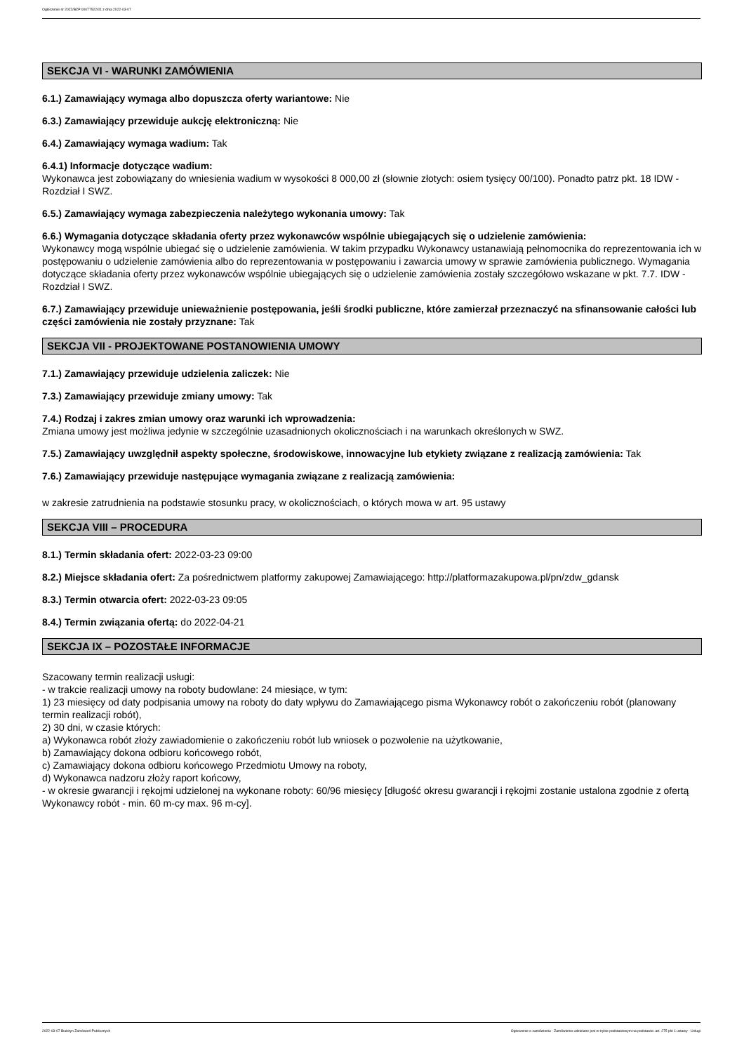Ogłoszenie nr 2022/BZP 00077522/01 z dnia 2022-03-07
SEKCJA VI - WARUNKI ZAMÓWIENIA
6.1.) Zamawiający wymaga albo dopuszcza oferty wariantowe: Nie
6.3.) Zamawiający przewiduje aukcję elektroniczną: Nie
6.4.) Zamawiający wymaga wadium: Tak
6.4.1) Informacje dotyczące wadium:
Wykonawca jest zobowiązany do wniesienia wadium w wysokości 8 000,00 zł (słownie złotych: osiem tysięcy 00/100). Ponadto patrz pkt. 18 IDW - Rozdział I SWZ.
6.5.) Zamawiający wymaga zabezpieczenia należytego wykonania umowy: Tak
6.6.) Wymagania dotyczące składania oferty przez wykonawców wspólnie ubiegających się o udzielenie zamówienia:
Wykonawcy mogą wspólnie ubiegać się o udzielenie zamówienia. W takim przypadku Wykonawcy ustanawiają pełnomocnika do reprezentowania ich w postępowaniu o udzielenie zamówienia albo do reprezentowania w postępowaniu i zawarcia umowy w sprawie zamówienia publicznego. Wymagania dotyczące składania oferty przez wykonawców wspólnie ubiegających się o udzielenie zamówienia zostały szczegółowo wskazane w pkt. 7.7. IDW - Rozdział I SWZ.
6.7.) Zamawiający przewiduje unieważnienie postępowania, jeśli środki publiczne, które zamierzał przeznaczyć na sfinansowanie całości lub części zamówienia nie zostały przyznane: Tak
SEKCJA VII - PROJEKTOWANE POSTANOWIENIA UMOWY
7.1.) Zamawiający przewiduje udzielenia zaliczek: Nie
7.3.) Zamawiający przewiduje zmiany umowy: Tak
7.4.) Rodzaj i zakres zmian umowy oraz warunki ich wprowadzenia:
Zmiana umowy jest możliwa jedynie w szczególnie uzasadnionych okolicznościach i na warunkach określonych w SWZ.
7.5.) Zamawiający uwzględnił aspekty społeczne, środowiskowe, innowacyjne lub etykiety związane z realizacją zamówienia: Tak
7.6.) Zamawiający przewiduje następujące wymagania związane z realizacją zamówienia:
w zakresie zatrudnienia na podstawie stosunku pracy, w okolicznościach, o których mowa w art. 95 ustawy
SEKCJA VIII – PROCEDURA
8.1.) Termin składania ofert: 2022-03-23 09:00
8.2.) Miejsce składania ofert: Za pośrednictwem platformy zakupowej Zamawiającego: http://platformazakupowa.pl/pn/zdw_gdansk
8.3.) Termin otwarcia ofert: 2022-03-23 09:05
8.4.) Termin związania ofertą: do 2022-04-21
SEKCJA IX – POZOSTAŁE INFORMACJE
Szacowany termin realizacji usługi:
- w trakcie realizacji umowy na roboty budowlane: 24 miesiące, w tym:
1) 23 miesięcy od daty podpisania umowy na roboty do daty wpływu do Zamawiającego pisma Wykonawcy robót o zakończeniu robót (planowany termin realizacji robót),
2) 30 dni, w czasie których:
a) Wykonawca robót złoży zawiadomienie o zakończeniu robót lub wniosek o pozwolenie na użytkowanie,
b) Zamawiający dokona odbioru końcowego robót,
c) Zamawiający dokona odbioru końcowego Przedmiotu Umowy na roboty,
d) Wykonawca nadzoru złoży raport końcowy,
- w okresie gwarancji i rękojmi udzielonej na wykonane roboty: 60/96 miesięcy [długość okresu gwarancji i rękojmi zostanie ustalona zgodnie z ofertą Wykonawcy robót - min. 60 m-cy max. 96 m-cy].
2022-03-07 Biuletyn Zamówień Publicznych Ogłoszenie o zamówieniu - Zamówienie udzielane jest w trybie podstawowym na podstawie: art. 275 pkt 1 ustawy - Usługi